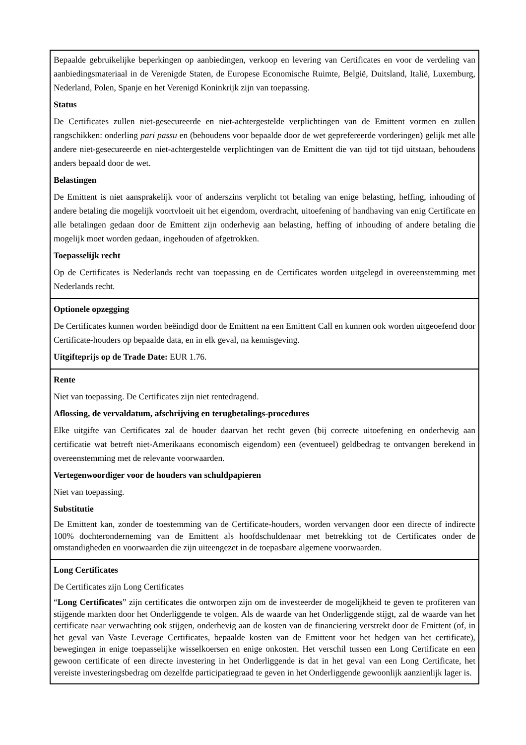| Bepaalde gebruikelijke beperkingen op aanbiedingen, verkoop en levering van Certificates en voor de verdeling van aanbiedingsmateriaal in de Verenigde Staten, de Europese Economische Ruimte, België, Duitsland, Italië, Luxemburg, Nederland, Polen, Spanje en het Verenigd Koninkrijk zijn van toepassing. Status De Certificates zullen niet-gesecureerde en niet-achtergestelde verplichtingen van de Emittent vormen en zullen rangschikken: onderling pari passu en (behoudens voor bepaalde door de wet geprefereerde vorderingen) gelijk met alle andere niet-gesecureerde en niet-achtergestelde verplichtingen van de Emittent die van tijd tot tijd uitstaan, behoudens anders bepaald door de wet. Belastingen De Emittent is niet aansprakelijk voor of anderszins verplicht tot betaling van enige belasting, heffing, inhouding of andere betaling die mogelijk voortvloeit uit het eigendom, overdracht, uitoefening of handhaving van enig Certificate en alle betalingen gedaan door de Emittent zijn onderhevig aan belasting, heffing of inhouding of andere betaling die mogelijk moet worden gedaan, ingehouden of afgetrokken. Toepasselijk recht Op de Certificates is Nederlands recht van toepassing en de Certificates worden uitgelegd in overeenstemming met Nederlands recht. |
| Optionele opzegging De Certificates kunnen worden beëindigd door de Emittent na een Emittent Call en kunnen ook worden uitgeoefend door Certificate-houders op bepaalde data, en in elk geval, na kennisgeving. Uitgifteprijs op de Trade Date: EUR 1.76. |
| Rente Niet van toepassing. De Certificates zijn niet rentedragend. Aflossing, de vervaldatum, afschrijving en terugbetalings-procedures Elke uitgifte van Certificates zal de houder daarvan het recht geven (bij correcte uitoefening en onderhevig aan certificatie wat betreft niet-Amerikaans economisch eigendom) een (eventueel) geldbedrag te ontvangen berekend in overeenstemming met de relevante voorwaarden. Vertegenwoordiger voor de houders van schuldpapieren Niet van toepassing. Substitutie De Emittent kan, zonder de toestemming van de Certificate-houders, worden vervangen door een directe of indirecte 100% dochteronderneming van de Emittent als hoofdschuldenaar met betrekking tot de Certificates onder de omstandigheden en voorwaarden die zijn uiteengezet in de toepasbare algemene voorwaarden. |
| Long Certificates De Certificates zijn Long Certificates “ Long Certificates ” zijn certificates die ontworpen zijn om de investeerder de mogelijkheid te geven te profiteren van stijgende markten door het Onderliggende te volgen. Als de waarde van het Onderliggende stijgt, zal de waarde van het certificate naar verwachting ook stijgen, onderhevig aan de kosten van de financiering verstrekt door de Emittent (of, in het geval van Vaste Leverage Certificates, bepaalde kosten van de Emittent voor het hedgen van het certificate), bewegingen in enige toepasselijke wisselkoersen en enige onkosten. Het verschil tussen een Long Certificate en een gewoon certificate of een directe investering in het Onderliggende is dat in het geval van een Long Certificate, het vereiste investeringsbedrag om dezelfde participatiegraad te geven in het Onderliggende gewoonlijk aanzienlijk lager is. |